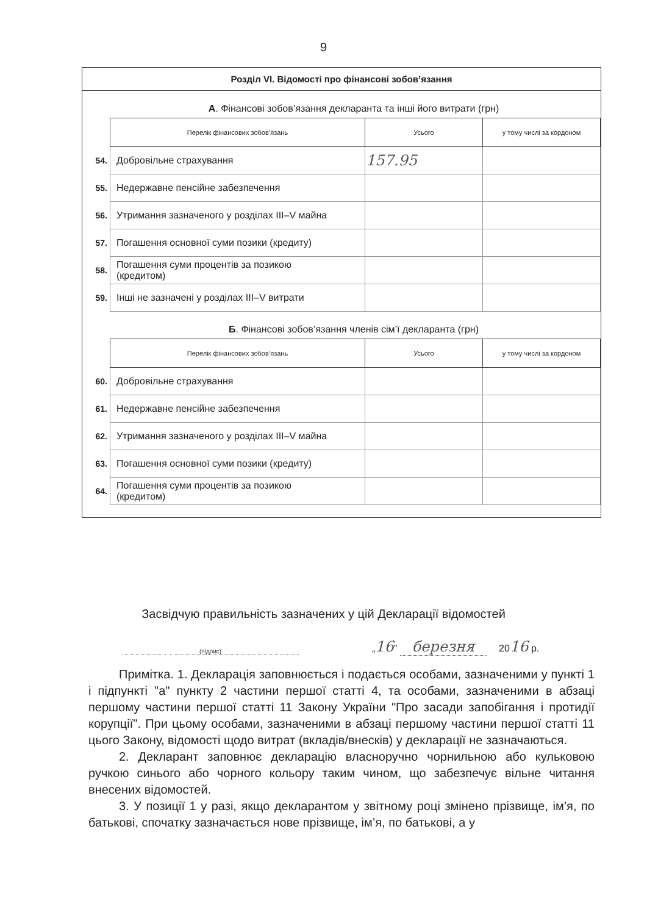9
Розділ VI. Відомості про фінансові зобов’язання
А. Фінансові зобов’язання декларанта та інші його витрати (грн)
| | Перелік фінансових зобов’язань | Усього | у тому числі за кордоном |
| 54. | Добровільне страхування | 157.95 | |
| 55. | Недержавне пенсійне забезпечення | | |
| 56. | Утримання зазначеного у розділах III–V майна | | |
| 57. | Погашення основної суми позики (кредиту) | | |
| 58. | Погашення суми процентів за позикою (кредитом) | | |
| 59. | Інші не зазначені у розділах III–V витрати | | |
Б. Фінансові зобов’язання членів сім’ї декларанта (грн)
| | Перелік фінансових зобов’язань | Усього | у тому числі за кордоном |
| 60. | Добровільне страхування | | |
| 61. | Недержавне пенсійне забезпечення | | |
| 62. | Утримання зазначеного у розділах III–V майна | | |
| 63. | Погашення основної суми позики (кредиту) | | |
| 64. | Погашення суми процентів за позикою (кредитом) | | |
Засвідчую правильність зазначених у цій Декларації відомостей
(підпис)
„16” березня
2016 р.
Примітка. 1. Декларація заповнюється і подається особами, зазначеними у пункті 1 і підпункті "а" пункту 2 частини першої статті 4, та особами, зазначеними в абзаці першому частини першої статті 11 Закону України "Про засади запобігання і протидії корупції". При цьому особами, зазначеними в абзаці першому частини першої статті 11 цього Закону, відомості щодо витрат (вкладів/внесків) у декларації не зазначаються.
2. Декларант заповнює декларацію власноручно чорнильною або кульковою ручкою синього або чорного кольору таким чином, що забезпечує вільне читання внесених відомостей.
3. У позиції 1 у разі, якщо декларантом у звітному році змінено прізвище, ім’я, по батькові, спочатку зазначається нове прізвище, ім’я, по батькові, а у